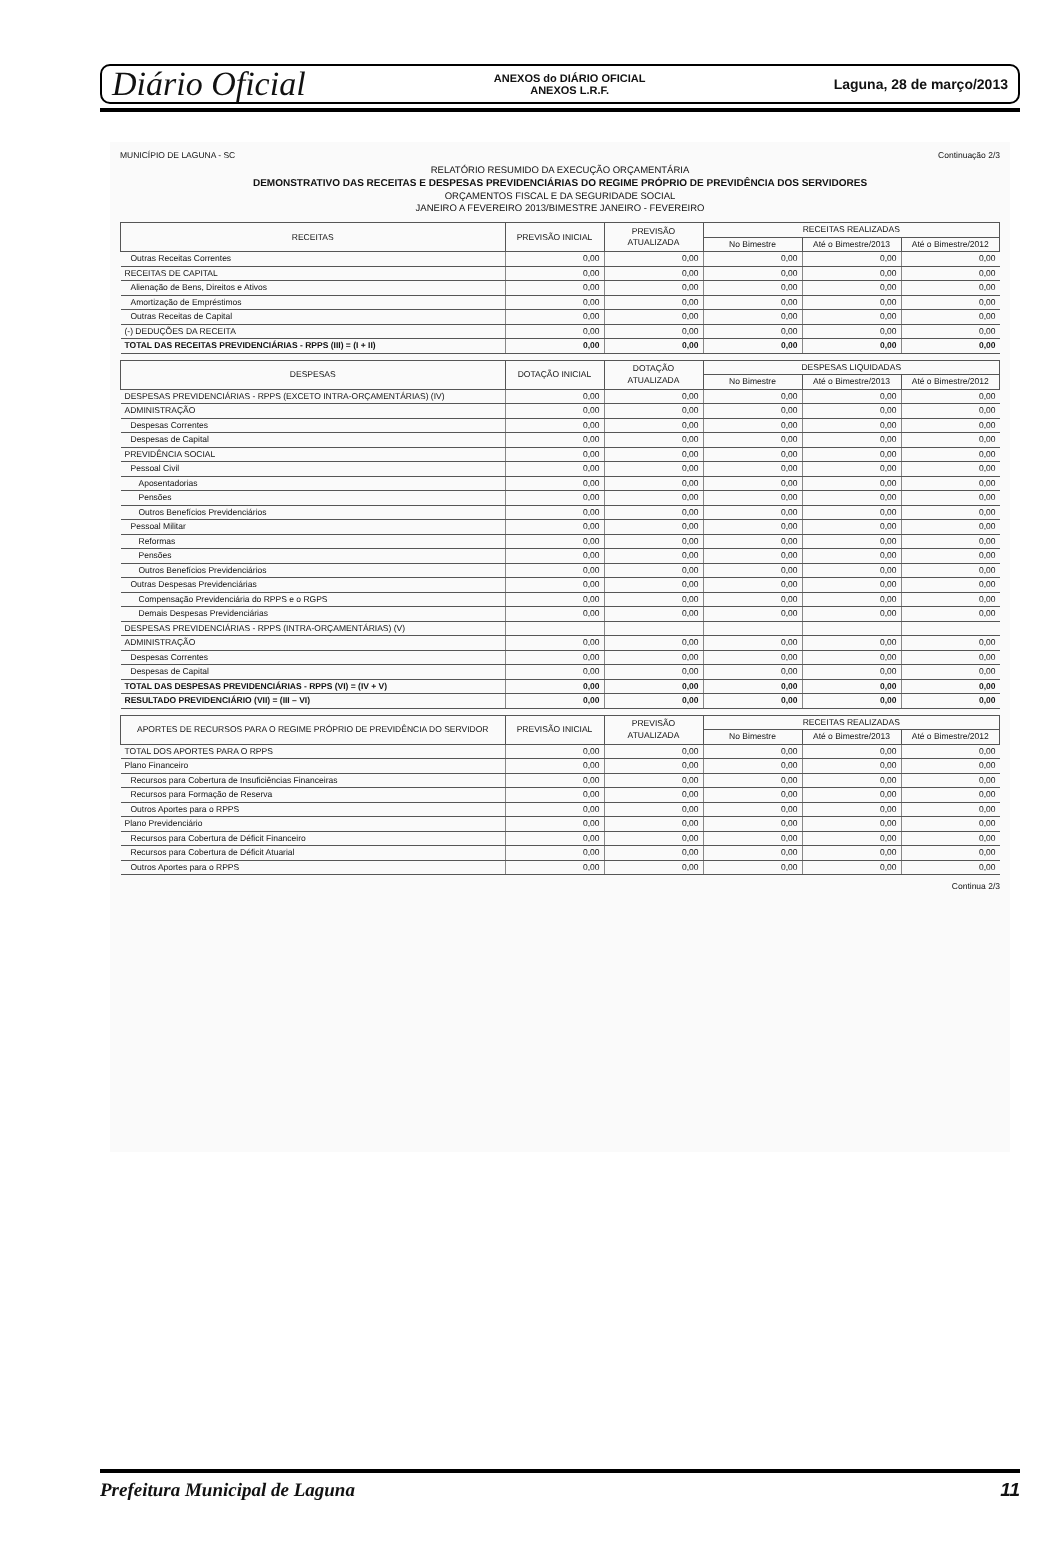Diário Oficial ANEXOS do DIÁRIO OFICIAL
ANEXOS L.R.F. Laguna, 28 de março/2013
MUNICÍPIO DE LAGUNA - SC Continuação 2/3
RELATÓRIO RESUMIDO DA EXECUÇÃO ORÇAMENTÁRIA
DEMONSTRATIVO DAS RECEITAS E DESPESAS PREVIDENCIÁRIAS DO REGIME PRÓPRIO DE PREVIDÊNCIA DOS SERVIDORES
ORÇAMENTOS FISCAL E DA SEGURIDADE SOCIAL
JANEIRO A FEVEREIRO 2013/BIMESTRE JANEIRO - FEVEREIRO
| RECEITAS | PREVISÃO INICIAL | PREVISÃO ATUALIZADA | RECEITAS REALIZADAS | | |
| --- | --- | --- | --- | --- | --- |
| | | | No Bimestre | Até o Bimestre/2013 | Até o Bimestre/2012 |
| Outras Receitas Correntes | 0,00 | 0,00 | 0,00 | 0,00 | 0,00 |
| RECEITAS DE CAPITAL | 0,00 | 0,00 | 0,00 | 0,00 | 0,00 |
| Alienação de Bens, Direitos e Ativos | 0,00 | 0,00 | 0,00 | 0,00 | 0,00 |
| Amortização de Empréstimos | 0,00 | 0,00 | 0,00 | 0,00 | 0,00 |
| Outras Receitas de Capital | 0,00 | 0,00 | 0,00 | 0,00 | 0,00 |
| (-) DEDUÇÕES DA RECEITA | 0,00 | 0,00 | 0,00 | 0,00 | 0,00 |
| TOTAL DAS RECEITAS PREVIDENCIÁRIAS - RPPS (III) = (I + II) | 0,00 | 0,00 | 0,00 | 0,00 | 0,00 |
| DESPESAS | DOTAÇÃO INICIAL | DOTAÇÃO ATUALIZADA | DESPESAS LIQUIDADAS | | |
| --- | --- | --- | --- | --- | --- |
| | | | No Bimestre | Até o Bimestre/2013 | Até o Bimestre/2012 |
| DESPESAS PREVIDENCIÁRIAS - RPPS (EXCETO INTRA-ORÇAMENTÁRIAS) (IV) | 0,00 | 0,00 | 0,00 | 0,00 | 0,00 |
| ADMINISTRAÇÃO | 0,00 | 0,00 | 0,00 | 0,00 | 0,00 |
| Despesas Correntes | 0,00 | 0,00 | 0,00 | 0,00 | 0,00 |
| Despesas de Capital | 0,00 | 0,00 | 0,00 | 0,00 | 0,00 |
| PREVIDÊNCIA SOCIAL | 0,00 | 0,00 | 0,00 | 0,00 | 0,00 |
| Pessoal Civil | 0,00 | 0,00 | 0,00 | 0,00 | 0,00 |
| Aposentadorias | 0,00 | 0,00 | 0,00 | 0,00 | 0,00 |
| Pensões | 0,00 | 0,00 | 0,00 | 0,00 | 0,00 |
| Outros Benefícios Previdenciários | 0,00 | 0,00 | 0,00 | 0,00 | 0,00 |
| Pessoal Militar | 0,00 | 0,00 | 0,00 | 0,00 | 0,00 |
| Reformas | 0,00 | 0,00 | 0,00 | 0,00 | 0,00 |
| Pensões | 0,00 | 0,00 | 0,00 | 0,00 | 0,00 |
| Outros Benefícios Previdenciários | 0,00 | 0,00 | 0,00 | 0,00 | 0,00 |
| Outras Despesas Previdenciárias | 0,00 | 0,00 | 0,00 | 0,00 | 0,00 |
| Compensação Previdenciária do RPPS e o RGPS | 0,00 | 0,00 | 0,00 | 0,00 | 0,00 |
| Demais Despesas Previdenciárias | 0,00 | 0,00 | 0,00 | 0,00 | 0,00 |
| DESPESAS PREVIDENCIÁRIAS - RPPS (INTRA-ORÇAMENTÁRIAS) (V) | | | | | |
| ADMINISTRAÇÃO | 0,00 | 0,00 | 0,00 | 0,00 | 0,00 |
| Despesas Correntes | 0,00 | 0,00 | 0,00 | 0,00 | 0,00 |
| Despesas de Capital | 0,00 | 0,00 | 0,00 | 0,00 | 0,00 |
| TOTAL DAS DESPESAS PREVIDENCIÁRIAS - RPPS (VI) = (IV + V) | 0,00 | 0,00 | 0,00 | 0,00 | 0,00 |
| RESULTADO PREVIDENCIÁRIO (VII) = (III – VI) | 0,00 | 0,00 | 0,00 | 0,00 | 0,00 |
| APORTES DE RECURSOS PARA O REGIME PRÓPRIO DE PREVIDÊNCIA DO SERVIDOR | PREVISÃO INICIAL | PREVISÃO ATUALIZADA | RECEITAS REALIZADAS | | |
| --- | --- | --- | --- | --- | --- |
| | | | No Bimestre | Até o Bimestre/2013 | Até o Bimestre/2012 |
| TOTAL DOS APORTES PARA O RPPS | 0,00 | 0,00 | 0,00 | 0,00 | 0,00 |
| Plano Financeiro | 0,00 | 0,00 | 0,00 | 0,00 | 0,00 |
| Recursos para Cobertura de Insuficiências Financeiras | 0,00 | 0,00 | 0,00 | 0,00 | 0,00 |
| Recursos para Formação de Reserva | 0,00 | 0,00 | 0,00 | 0,00 | 0,00 |
| Outros Aportes para o RPPS | 0,00 | 0,00 | 0,00 | 0,00 | 0,00 |
| Plano Previdenciário | 0,00 | 0,00 | 0,00 | 0,00 | 0,00 |
| Recursos para Cobertura de Déficit Financeiro | 0,00 | 0,00 | 0,00 | 0,00 | 0,00 |
| Recursos para Cobertura de Déficit Atuarial | 0,00 | 0,00 | 0,00 | 0,00 | 0,00 |
| Outros Aportes para o RPPS | 0,00 | 0,00 | 0,00 | 0,00 | 0,00 |
Continua 2/3
Prefeitura Municipal de Laguna 11